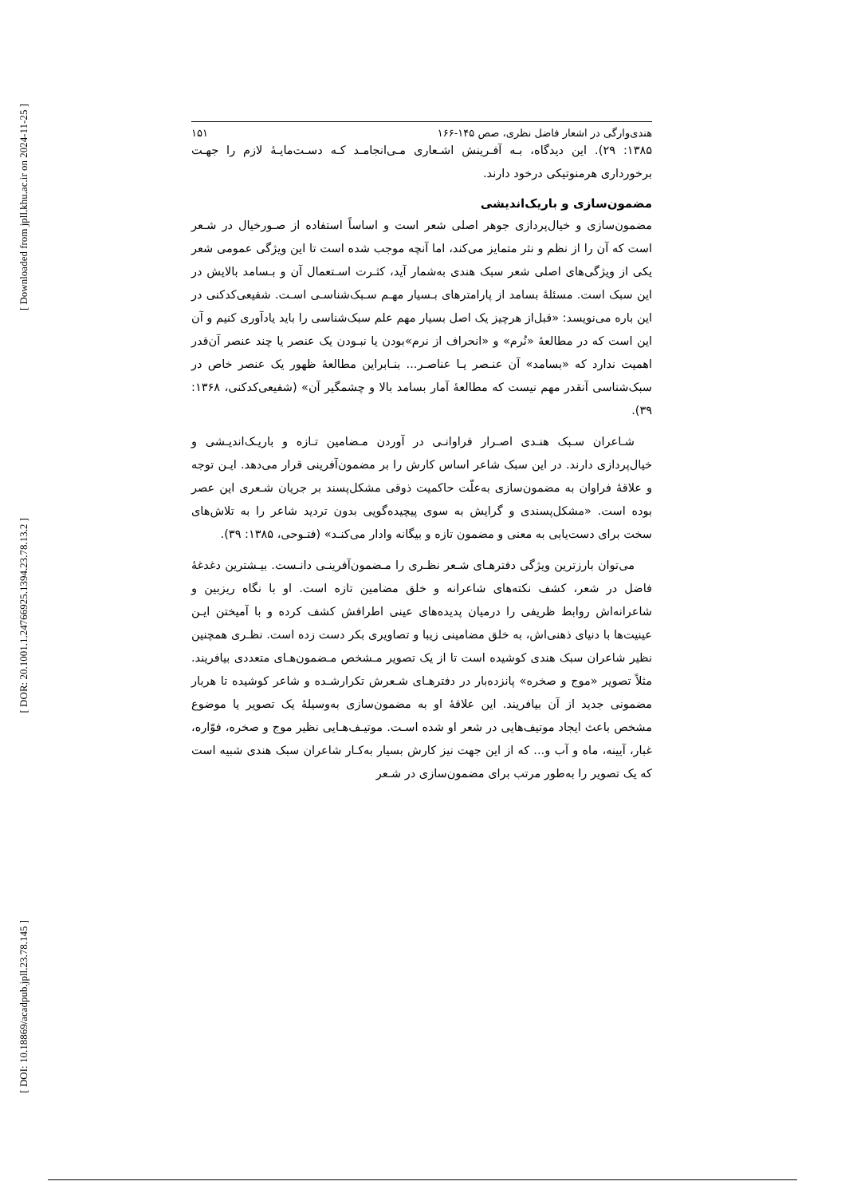[ Downloaded from jpll.khu.ac.ir on 2024-11-25 ]
[ DOR: 20.1001.1.24766925.1394.23.78.13.2 ]
[ DOI: 10.18869/acadpub.jpll.23.78.145 ]
هندی‌وارگی در اشعار فاضل نظری، صص ۱۴۵-۱۶۶ ۱۵۱
۱۳۸۵: ۲۹). این دیدگاه، بـه آفـرینش اشـعاری مـی‌انجامـد کـه دسـت‌مایـۀ لازم را جهـت برخورداری هرمنوتیکی درخود دارند.
مضمون‌سازی و باریک‌اندیشی
مضمون‌سازی و خیال‌پردازی جوهر اصلی شعر است و اساساً استفاده از صـورخیال در شـعر است که آن را از نظم و نثر متمایز می‌کند، اما آنچه موجب شده است تا این ویژگی عمومی شعر یکی از ویژگی‌های اصلی شعر سبک هندی به‌شمار آید، کثـرت اسـتعمال آن و بـسامد بالایش در این سبک است. مسئلۀ بسامد از پارامترهای بـسیار مهـم سـبک‌شناسـی اسـت. شفیعی‌کدکنی در این باره می‌نویسد: «قبل‌از هرچیز یک اصل بسیار مهم علم سبک‌شناسی را باید یادآوری کنیم و آن این است که در مطالعۀ «نُرم» و «انحراف از نرم»بودن یا نبـودن یک عنصر یا چند عنصر آن‌قدر اهمیت ندارد که «بسامد» آن عنـصر یـا عناصـر... بنـابراین مطالعۀ ظهور یک عنصر خاص در سبک‌شناسی آنقدر مهم نیست که مطالعۀ آمار بسامد بالا و چشمگیر آن» (شفیعی‌کدکنی، ۱۳۶۸: ۳۹).
شـاعران سـبک هنـدی اصـرار فراوانـی در آوردن مـضامین تـازه و باریـک‌اندیـشی و خیال‌پردازی دارند. در این سبک شاعر اساس کارش را بر مضمون‌آفرینی قرار می‌دهد. ایـن توجه و علاقۀ فراوان به مضمون‌سازی به‌علّت حاکمیت ذوقی مشکل‌پسند بر جریان شـعری این عصر بوده است. «مشکل‌پسندی و گرایش به سوی پیچیده‌گویی بدون تردید شاعر را به تلاش‌های سخت برای دست‌یابی به معنی و مضمون تازه و بیگانه وادار می‌کنـد» (فتـوحی، ۱۳۸۵: ۳۹).
می‌توان بارزترین ویژگی دفترهـای شـعر نظـری را مـضمون‌آفرینـی دانـست. بیـشترین دغدغۀ فاضل در شعر، کشف نکته‌های شاعرانه و خلق مضامین تازه است. او با نگاه ریزبین و شاعرانه‌اش روابط ظریفی را درمیان پدیده‌های عینی اطرافش کشف کرده و با آمیختن ایـن عینیت‌ها با دنیای ذهنی‌اش، به خلق مضامینی زیبا و تصاویری بکر دست زده است. نظـری همچنین نظیر شاعران سبک هندی کوشیده است تا از یک تصویر مـشخص مـضمون‌هـای متعددی بیافریند. مثلاً تصویر «موج و صخره» پانزده‌بار در دفترهـای شـعرش تکرارشـده و شاعر کوشیده تا هربار مضمونی جدید از آن بیافریند. این علاقۀ او به مضمون‌سازی به‌وسیلۀ یک تصویر یا موضوع مشخص باعث ایجاد موتیف‌هایی در شعر او شده اسـت. موتیـف‌هـایی نظیر موج و صخره، فوّاره، غبار، آیینه، ماه و آب و... که از این جهت نیز کارش بسیار به‌کـار شاعران سبک هندی شبیه است که یک تصویر را به‌طور مرتب برای مضمون‌سازی در شـعر